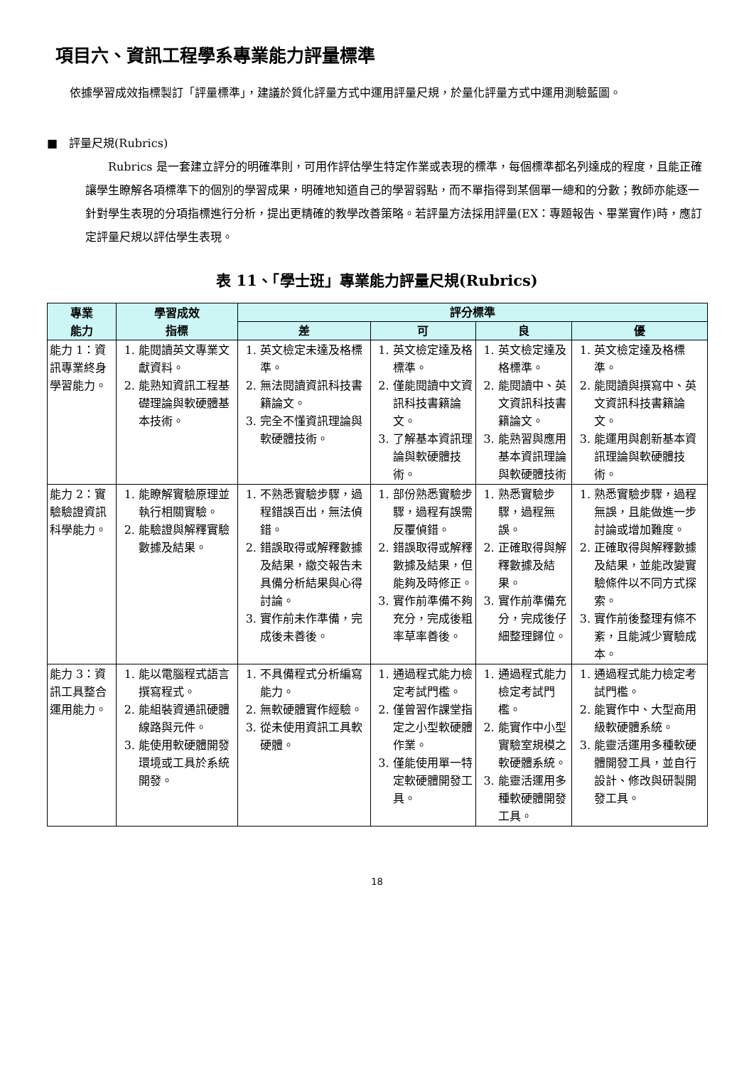項目六、資訊工程學系專業能力評量標準
依據學習成效指標製訂「評量標準」，建議於質化評量方式中運用評量尺規，於量化評量方式中運用測驗藍圖。
■　評量尺規(Rubrics)
Rubrics 是一套建立評分的明確準則，可用作評估學生特定作業或表現的標準，每個標準都名列達成的程度，且能正確讓學生瞭解各項標準下的個別的學習成果，明確地知道自己的學習弱點，而不單指得到某個單一總和的分數；教師亦能逐一針對學生表現的分項指標進行分析，提出更精確的教學改善策略。若評量方法採用評量(EX：專題報告、畢業實作)時，應訂定評量尺規以評估學生表現。
表 11、「學士班」專業能力評量尺規(Rubrics)
| 專業 能力 | 學習成效 指標 | 評分標準 | | | |
| --- | --- | --- | --- | --- | --- |
| | | 差 | 可 | 良 | 優 |
| 能力 1：資訊專業終身學習能力。 | 1. 能閱讀英文專業文獻資料。 2. 能熟知資訊工程基礎理論與軟硬體基本技術。 | 1. 英文檢定未達及格標準。 2. 無法閱讀資訊科技書籍論文。 3. 完全不懂資訊理論與軟硬體技術。 | 1. 英文檢定達及格標準。 2. 僅能閱讀中文資訊科技書籍論文。 3. 了解基本資訊理論與軟硬體技術。 | 1. 英文檢定達及格標準。 2. 能閱讀中、英文資訊科技書籍論文。 3. 能熟習與應用基本資訊理論與軟硬體技術 | 1. 英文檢定達及格標準。 2. 能閱讀與撰寫中、英文資訊科技書籍論文。 3. 能運用與創新基本資訊理論與軟硬體技術。 |
| 能力 2：實驗驗證資訊科學能力。 | 1. 能瞭解實驗原理並執行相關實驗。 2. 能驗證與解釋實驗數據及結果。 | 1. 不熟悉實驗步驟，過程錯誤百出，無法偵錯。 2. 錯誤取得或解釋數據及結果，繳交報告未具備分析結果與心得討論。 3. 實作前未作準備，完成後未善後。 | 1. 部份熟悉實驗步驟，過程有誤需反覆偵錯。 2. 錯誤取得或解釋數據及結果，但能夠及時修正。 3. 實作前準備不夠充分，完成後粗率草率善後。 | 1. 熟悉實驗步驟，過程無誤。 2. 正確取得與解釋數據及結果。 3. 實作前準備充分，完成後仔細整理歸位。 | 1. 熟悉實驗步驟，過程無誤，且能做進一步討論或增加難度。 2. 正確取得與解釋數據及結果，並能改變實驗條件以不同方式探索。 3. 實作前後整理有條不紊，且能減少實驗成本。 |
| 能力 3：資訊工具整合運用能力。 | 1. 能以電腦程式語言撰寫程式。 2. 能組裝資通訊硬體線路與元件。 3. 能使用軟硬體開發環境或工具於系統開發。 | 1. 不具備程式分析編寫能力。 2. 無軟硬體實作經驗。 3. 從未使用資訊工具軟硬體。 | 1. 通過程式能力檢定考試門檻。 2. 僅曾習作課堂指定之小型軟硬體作業。 3. 僅能使用單一特定軟硬體開發工具。 | 1. 通過程式能力檢定考試門檻。 2. 能實作中小型實驗室規模之軟硬體系統。 3. 能靈活運用多種軟硬體開發工具。 | 1. 通過程式能力檢定考試門檻。 2. 能實作中、大型商用級軟硬體系統。 3. 能靈活運用多種軟硬體開發工具，並自行設計、修改與研製開發工具。 |
18